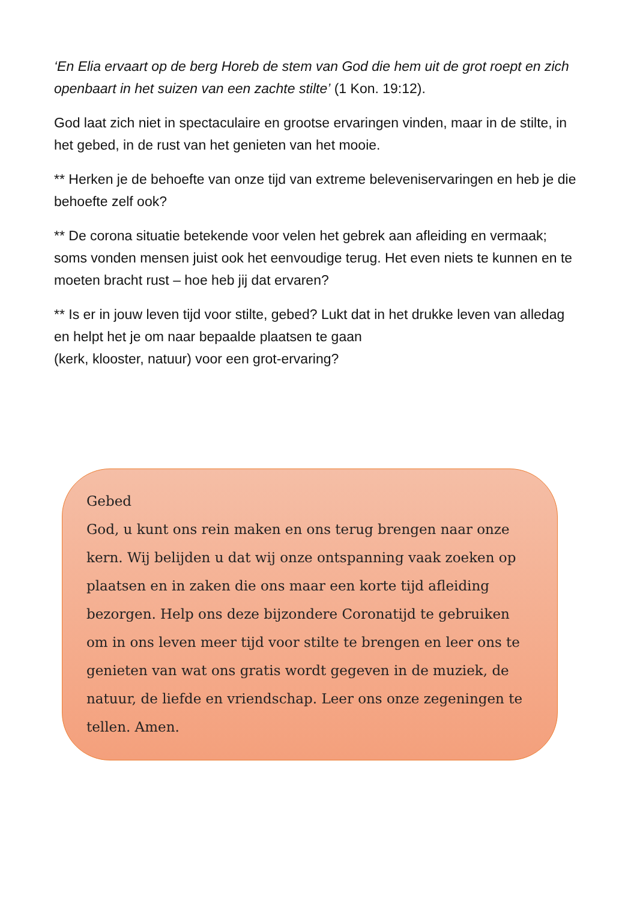‘En Elia ervaart op de berg Horeb de stem van God die hem uit de grot roept en zich openbaart in het suizen van een zachte stilte’ (1 Kon. 19:12).
God laat zich niet in spectaculaire en grootse ervaringen vinden, maar in de stilte, in het gebed, in de rust van het genieten van het mooie.
** Herken je de behoefte van onze tijd van extreme beleveniservaringen en heb je die behoefte zelf ook?
** De corona situatie betekende voor velen het gebrek aan afleiding en vermaak; soms vonden mensen juist ook het eenvoudige terug. Het even niets te kunnen en te moeten bracht rust – hoe heb jij dat ervaren?
** Is er in jouw leven tijd voor stilte, gebed? Lukt dat in het drukke leven van alledag en helpt het je om naar bepaalde plaatsen te gaan
(kerk, klooster, natuur) voor een grot-ervaring?
Gebed
God, u kunt ons rein maken en ons terug brengen naar onze kern. Wij belijden u dat wij onze ontspanning vaak zoeken op plaatsen en in zaken die ons maar een korte tijd afleiding bezorgen. Help ons deze bijzondere Coronatijd te gebruiken om in ons leven meer tijd voor stilte te brengen en leer ons te genieten van wat ons gratis wordt gegeven in de muziek, de natuur, de liefde en vriendschap. Leer ons onze zegeningen te tellen. Amen.